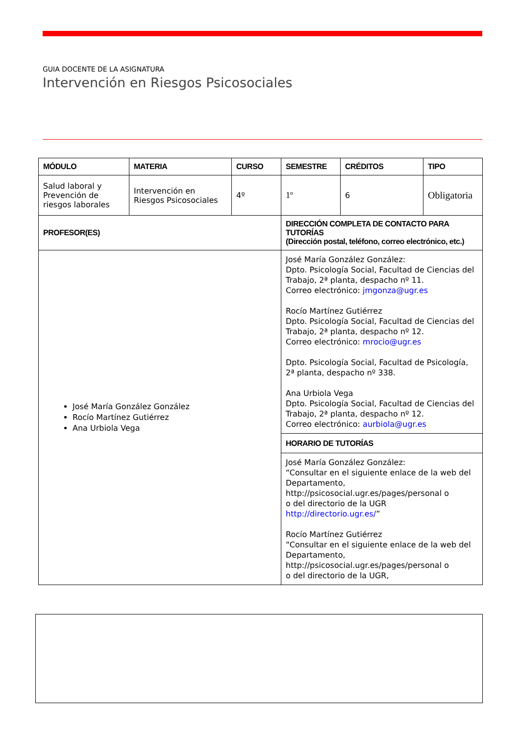GUIA DOCENTE DE LA ASIGNATURA
Intervención en Riesgos Psicosociales
| MÓDULO | MATERIA | CURSO | SEMESTRE | CRÉDITOS | TIPO |
| --- | --- | --- | --- | --- | --- |
| Salud laboral y Prevención de riesgos laborales | Intervención en Riesgos Psicosociales | 4º | 1º | 6 | Obligatoria |
| PROFESOR(ES) | | | DIRECCIÓN COMPLETA DE CONTACTO PARA TUTORÍAS (Dirección postal, teléfono, correo electrónico, etc.) | | |
| José María González González Rocío Martínez Gutiérrez Ana Urbiola Vega | | | José María González González: Dpto. Psicología Social, Facultad de Ciencias del Trabajo, 2ª planta, despacho nº 11. Correo electrónico: jmgonza@ugr.es Rocío Martínez Gutiérrez Dpto. Psicología Social, Facultad de Ciencias del Trabajo, 2ª planta, despacho nº 12. Correo electrónico: mrocio@ugr.es Dpto. Psicología Social, Facultad de Psicología, 2ª planta, despacho nº 338. Ana Urbiola Vega Dpto. Psicología Social, Facultad de Ciencias del Trabajo, 2ª planta, despacho nº 12. Correo electrónico: aurbiola@ugr.es | | |
| | | | HORARIO DE TUTORÍAS | | |
| | | | José María González González: “Consultar en el siguiente enlace de la web del Departamento, http://psicosocial.ugr.es/pages/personal o o del directorio de la UGR http://directorio.ugr.es/ ” Rocío Martínez Gutiérrez “Consultar en el siguiente enlace de la web del Departamento, http://psicosocial.ugr.es/pages/personal o o del directorio de la UGR, | | |